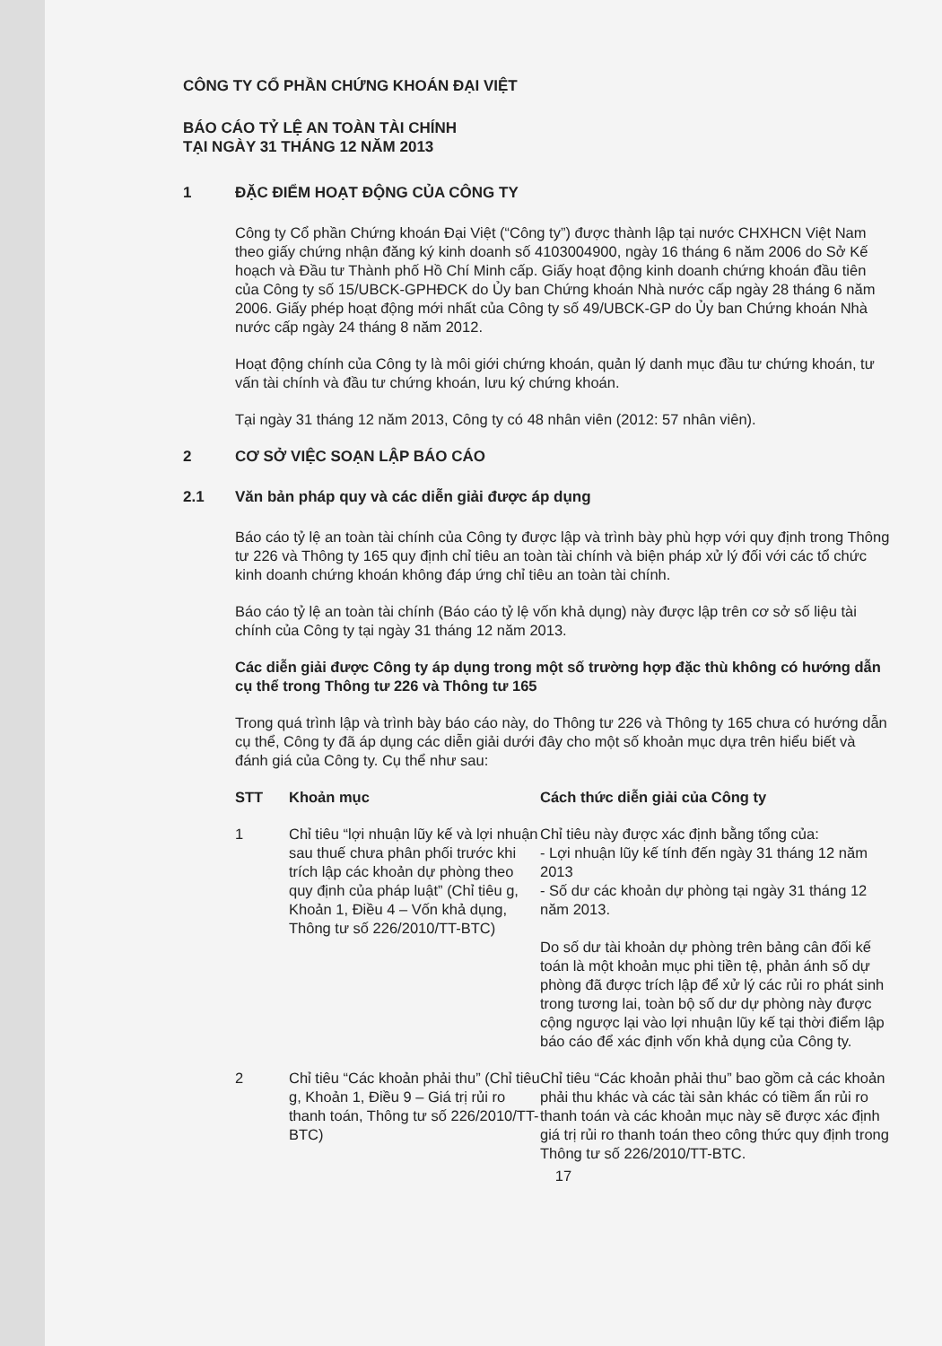CÔNG TY CỔ PHẦN CHỨNG KHOÁN ĐẠI VIỆT
BÁO CÁO TỶ LỆ AN TOÀN TÀI CHÍNH
TẠI NGÀY 31 THÁNG 12 NĂM 2013
1 ĐẶC ĐIỂM HOẠT ĐỘNG CỦA CÔNG TY
Công ty Cổ phần Chứng khoán Đại Việt (“Công ty”) được thành lập tại nước CHXHCN Việt Nam theo giấy chứng nhận đăng ký kinh doanh số 4103004900, ngày 16 tháng 6 năm 2006 do Sở Kế hoạch và Đầu tư Thành phố Hồ Chí Minh cấp. Giấy hoạt động kinh doanh chứng khoán đầu tiên của Công ty số 15/UBCK-GPHĐCK do Ủy ban Chứng khoán Nhà nước cấp ngày 28 tháng 6 năm 2006. Giấy phép hoạt động mới nhất của Công ty số 49/UBCK-GP do Ủy ban Chứng khoán Nhà nước cấp ngày 24 tháng 8 năm 2012.
Hoạt động chính của Công ty là môi giới chứng khoán, quản lý danh mục đầu tư chứng khoán, tư vấn tài chính và đầu tư chứng khoán, lưu ký chứng khoán.
Tại ngày 31 tháng 12 năm 2013, Công ty có 48 nhân viên (2012: 57 nhân viên).
2 CƠ SỞ VIỆC SOẠN LẬP BÁO CÁO
2.1 Văn bản pháp quy và các diễn giải được áp dụng
Báo cáo tỷ lệ an toàn tài chính của Công ty được lập và trình bày phù hợp với quy định trong Thông tư 226 và Thông ty 165 quy định chỉ tiêu an toàn tài chính và biện pháp xử lý đối với các tổ chức kinh doanh chứng khoán không đáp ứng chỉ tiêu an toàn tài chính.
Báo cáo tỷ lệ an toàn tài chính (Báo cáo tỷ lệ vốn khả dụng) này được lập trên cơ sở số liệu tài chính của Công ty tại ngày 31 tháng 12 năm 2013.
Các diễn giải được Công ty áp dụng trong một số trường hợp đặc thù không có hướng dẫn cụ thể trong Thông tư 226 và Thông tư 165
Trong quá trình lập và trình bày báo cáo này, do Thông tư 226 và Thông ty 165 chưa có hướng dẫn cụ thể, Công ty đã áp dụng các diễn giải dưới đây cho một số khoản mục dựa trên hiểu biết và đánh giá của Công ty. Cụ thể như sau:
| STT | Khoản mục | Cách thức diễn giải của Công ty |
| --- | --- | --- |
| 1 | Chỉ tiêu “lợi nhuận lũy kế và lợi nhuận sau thuế chưa phân phối trước khi trích lập các khoản dự phòng theo quy định của pháp luật” (Chỉ tiêu g, Khoản 1, Điều 4 – Vốn khả dụng, Thông tư số 226/2010/TT-BTC) | Chỉ tiêu này được xác định bằng tổng của: - Lợi nhuận lũy kế tính đến ngày 31 tháng 12 năm 2013 - Số dư các khoản dự phòng tại ngày 31 tháng 12 năm 2013. Do số dư tài khoản dự phòng trên bảng cân đối kế toán là một khoản mục phi tiền tệ, phản ánh số dự phòng đã được trích lập để xử lý các rủi ro phát sinh trong tương lai, toàn bộ số dư dự phòng này được cộng ngược lại vào lợi nhuận lũy kế tại thời điểm lập báo cáo để xác định vốn khả dụng của Công ty. |
| 2 | Chỉ tiêu “Các khoản phải thu” (Chỉ tiêu g, Khoản 1, Điều 9 – Giá trị rủi ro thanh toán, Thông tư số 226/2010/TT-BTC) | Chỉ tiêu “Các khoản phải thu” bao gồm cả các khoản phải thu khác và các tài sản khác có tiềm ẩn rủi ro thanh toán và các khoản mục này sẽ được xác định giá trị rủi ro thanh toán theo công thức quy định trong Thông tư số 226/2010/TT-BTC. |
17